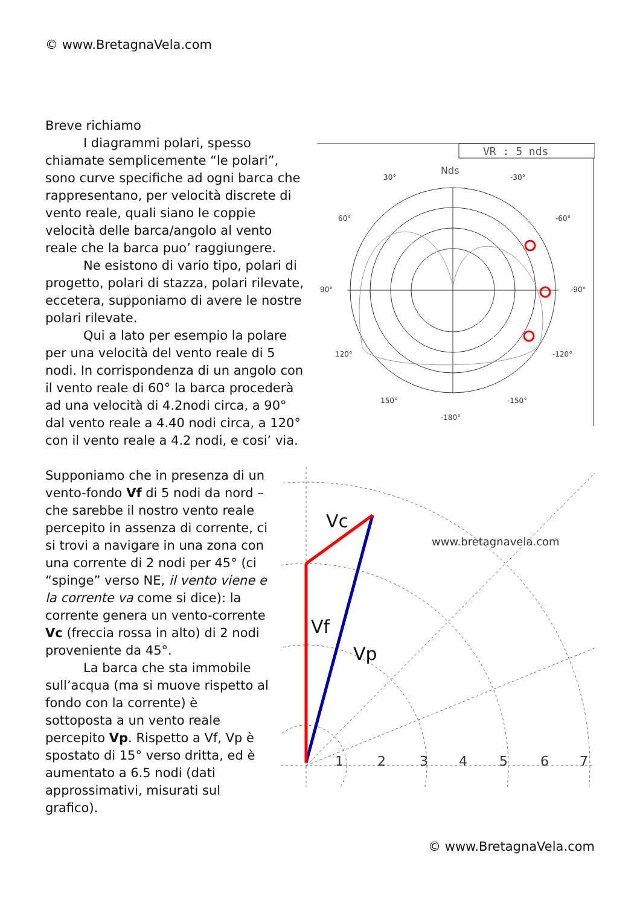© www.BretagnaVela.com
VR : 5 nds
Nds
30°
-30°
60°
-60°
90°
-90°
120°
-120°
150°
-150°
-180°
Breve richiamo
I diagrammi polari, spesso chiamate semplicemente “le polari”, sono curve specifiche ad ogni barca che rappresentano, per velocità discrete di vento reale, quali siano le coppie velocità delle barca/angolo al vento reale che la barca puo’ raggiungere.
Ne esistono di vario tipo, polari di progetto, polari di stazza, polari rilevate, eccetera, supponiamo di avere le nostre polari rilevate.
Qui a lato per esempio la polare per una velocità del vento reale di 5 nodi. In corrispondenza di un angolo con il vento reale di 60° la barca procederà ad una velocità di 4.2nodi circa, a 90° dal vento reale a 4.40 nodi circa, a 120° con il vento reale a 4.2 nodi, e cosi’ via.
www.bretagnavela.com
1
2
3
4
5
6
7
Vc
Vf
Vp
Supponiamo che in presenza di un vento-fondo Vf di 5 nodi da nord –che sarebbe il nostro vento reale percepito in assenza di corrente, ci si trovi a navigare in una zona con una corrente di 2 nodi per 45° (ci “spinge” verso NE, il vento viene e la corrente va come si dice): la corrente genera un vento-corrente Vc (freccia rossa in alto) di 2 nodi proveniente da 45°.
La barca che sta immobile sull’acqua (ma si muove rispetto al fondo con la corrente) è sottoposta a un vento reale percepito Vp. Rispetto a Vf, Vp è spostato di 15° verso dritta, ed è aumentato a 6.5 nodi (dati approssimativi, misurati sul grafico).
© www.BretagnaVela.com